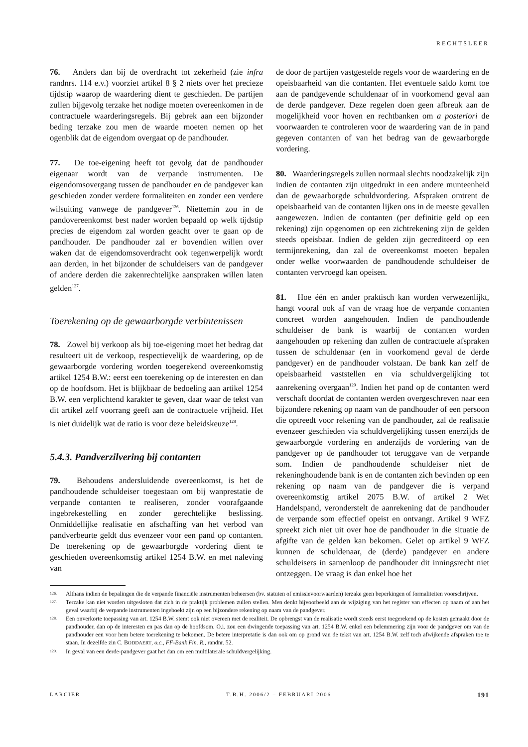RECHTSLEER
76. Anders dan bij de overdracht tot zekerheid (zie infra randnrs. 114 e.v.) voorziet artikel 8 § 2 niets over het precieze tijdstip waarop de waardering dient te geschieden. De partijen zullen bijgevolg terzake het nodige moeten overeenkomen in de contractuele waarderingsregels. Bij gebrek aan een bijzonder beding terzake zou men de waarde moeten nemen op het ogenblik dat de eigendom overgaat op de pandhouder.
77. De toe-eigening heeft tot gevolg dat de pandhouder eigenaar wordt van de verpande instrumenten. De eigendomsovergang tussen de pandhouder en de pandgever kan geschieden zonder verdere formaliteiten en zonder een verdere wilsuiting vanwege de pandgever<sup>126</sup>. Niettemin zou in de pandovereenkomst best nader worden bepaald op welk tijdstip precies de eigendom zal worden geacht over te gaan op de pandhouder. De pandhouder zal er bovendien willen over waken dat de eigendomsoverdracht ook tegenwerpelijk wordt aan derden, in het bijzonder de schuldeisers van de pandgever of andere derden die zakenrechtelijke aanspraken willen laten gelden<sup>127</sup>.
Toerekening op de gewaarborgde verbintenissen
78. Zowel bij verkoop als bij toe-eigening moet het bedrag dat resulteert uit de verkoop, respectievelijk de waardering, op de gewaarborgde vordering worden toegerekend overeenkomstig artikel 1254 B.W.: eerst een toerekening op de interesten en dan op de hoofdsom. Het is blijkbaar de bedoeling aan artikel 1254 B.W. een verplichtend karakter te geven, daar waar de tekst van dit artikel zelf voorrang geeft aan de contractuele vrijheid. Het is niet duidelijk wat de ratio is voor deze beleidskeuze<sup>128</sup>.
5.4.3. Pandverzilvering bij contanten
79. Behoudens andersluidende overeenkomst, is het de pandhoudende schuldeiser toegestaan om bij wanprestatie de verpande contanten te realiseren, zonder voorafgaande ingebrekestelling en zonder gerechtelijke beslissing. Onmiddellijke realisatie en afschaffing van het verbod van pandverbeurte geldt dus evenzeer voor een pand op contanten. De toerekening op de gewaarborgde vordering dient te geschieden overeenkomstig artikel 1254 B.W. en met naleving van
de door de partijen vastgestelde regels voor de waardering en de opeisbaarheid van die contanten. Het eventuele saldo komt toe aan de pandgevende schuldenaar of in voorkomend geval aan de derde pandgever. Deze regelen doen geen afbreuk aan de mogelijkheid voor hoven en rechtbanken om a posteriori de voorwaarden te controleren voor de waardering van de in pand gegeven contanten of van het bedrag van de gewaarborgde vordering.
80. Waarderingsregels zullen normaal slechts noodzakelijk zijn indien de contanten zijn uitgedrukt in een andere munteenheid dan de gewaarborgde schuldvordering. Afspraken omtrent de opeisbaarheid van de contanten lijken ons in de meeste gevallen aangewezen. Indien de contanten (per definitie geld op een rekening) zijn opgenomen op een zichtrekening zijn de gelden steeds opeisbaar. Indien de gelden zijn gecrediteerd op een termijnrekening, dan zal de overeenkomst moeten bepalen onder welke voorwaarden de pandhoudende schuldeiser de contanten vervroegd kan opeisen.
81. Hoe één en ander praktisch kan worden verwezenlijkt, hangt vooral ook af van de vraag hoe de verpande contanten concreet worden aangehouden. Indien de pandhoudende schuldeiser de bank is waarbij de contanten worden aangehouden op rekening dan zullen de contractuele afspraken tussen de schuldenaar (en in voorkomend geval de derde pandgever) en de pandhouder volstaan. De bank kan zelf de opeisbaarheid vaststellen en via schuldvergelijking tot aanrekening overgaan<sup>129</sup>. Indien het pand op de contanten werd verschaft doordat de contanten werden overgeschreven naar een bijzondere rekening op naam van de pandhouder of een persoon die optreedt voor rekening van de pandhouder, zal de realisatie evenzeer geschieden via schuldvergelijking tussen enerzijds de gewaarborgde vordering en anderzijds de vordering van de pandgever op de pandhouder tot teruggave van de verpande som. Indien de pandhoudende schuldeiser niet de rekeninghoudende bank is en de contanten zich bevinden op een rekening op naam van de pandgever die is verpand overeenkomstig artikel 2075 B.W. of artikel 2 Wet Handelspand, veronderstelt de aanrekening dat de pandhouder de verpande som effectief opeist en ontvangt. Artikel 9 WFZ spreekt zich niet uit over hoe de pandhouder in die situatie de afgifte van de gelden kan bekomen. Gelet op artikel 9 WFZ kunnen de schuldenaar, de (derde) pandgever en andere schuldeisers in samenloop de pandhouder dit inningsrecht niet ontzeggen. De vraag is dan enkel hoe het
126. Althans indien de bepalingen die de verpande financiële instrumenten beheersen (bv. statuten of emissievoorwaarden) terzake geen beperkingen of formaliteiten voorschrijven.
127. Terzake kan niet worden uitgesloten dat zich in de praktijk problemen zullen stellen. Men denkt bijvoorbeeld aan de wijziging van het register van effecten op naam of aan het geval waarbij de verpande instrumenten ingeboekt zijn op een bijzondere rekening op naam van de pandgever.
128. Een onverkorte toepassing van art. 1254 B.W. stemt ook niet overeen met de realiteit. De opbrengst van de realisatie wordt steeds eerst toegerekend op de kosten gemaakt door de pandhouder, dan op de interesten en pas dan op de hoofdsom. O.i. zou een dwingende toepassing van art. 1254 B.W. enkel een belemmering zijn voor de pandgever om van de pandhouder een voor hem betere toerekening te bekomen. De betere interpretatie is dan ook om op grond van de tekst van art. 1254 B.W. zelf toch afwijkende afspraken toe te staan. In dezelfde zin C. BODDAERT, o.c., FF-Bank Fin. R., randnr. 52.
129. In geval van een derde-pandgever gaat het dan om een multilaterale schuldvergelijking.
LARCIER T.B.H. 2006/2 – FEBRUARI 2006 191